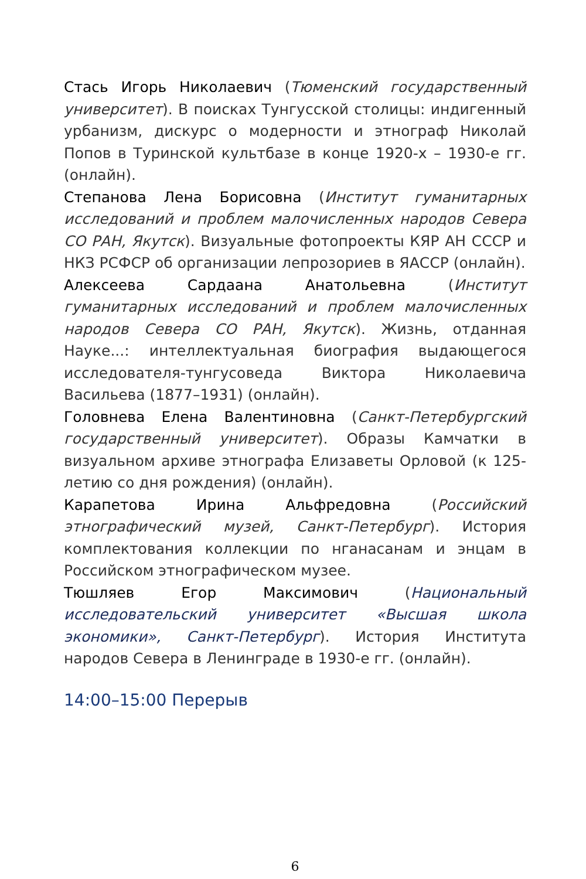Стась Игорь Николаевич (Тюменский государственный университет). В поисках Тунгусской столицы: индигенный урбанизм, дискурс о модерности и этнограф Николай Попов в Туринской культбазе в конце 1920-х – 1930-е гг. (онлайн).
Степанова Лена Борисовна (Институт гуманитарных исследований и проблем малочисленных народов Севера СО РАН, Якутск). Визуальные фотопроекты КЯР АН СССР и НКЗ РСФСР об организации лепрозориев в ЯАССР (онлайн).
Алексеева Сардаана Анатольевна (Институт гуманитарных исследований и проблем малочисленных народов Севера СО РАН, Якутск). Жизнь, отданная Науке...: интеллектуальная биография выдающегося исследователя-тунгусоведа Виктора Николаевича Васильева (1877–1931) (онлайн).
Головнева Елена Валентиновна (Санкт-Петербургский государственный университет). Образы Камчатки в визуальном архиве этнографа Елизаветы Орловой (к 125-летию со дня рождения) (онлайн).
Карапетова Ирина Альфредовна (Российский этнографический музей, Санкт-Петербург). История комплектования коллекции по нганасанам и энцам в Российском этнографическом музее.
Тюшляев Егор Максимович (Национальный исследовательский университет «Высшая школа экономики», Санкт-Петербург). История Института народов Севера в Ленинграде в 1930-е гг. (онлайн).
14:00–15:00 Перерыв
6